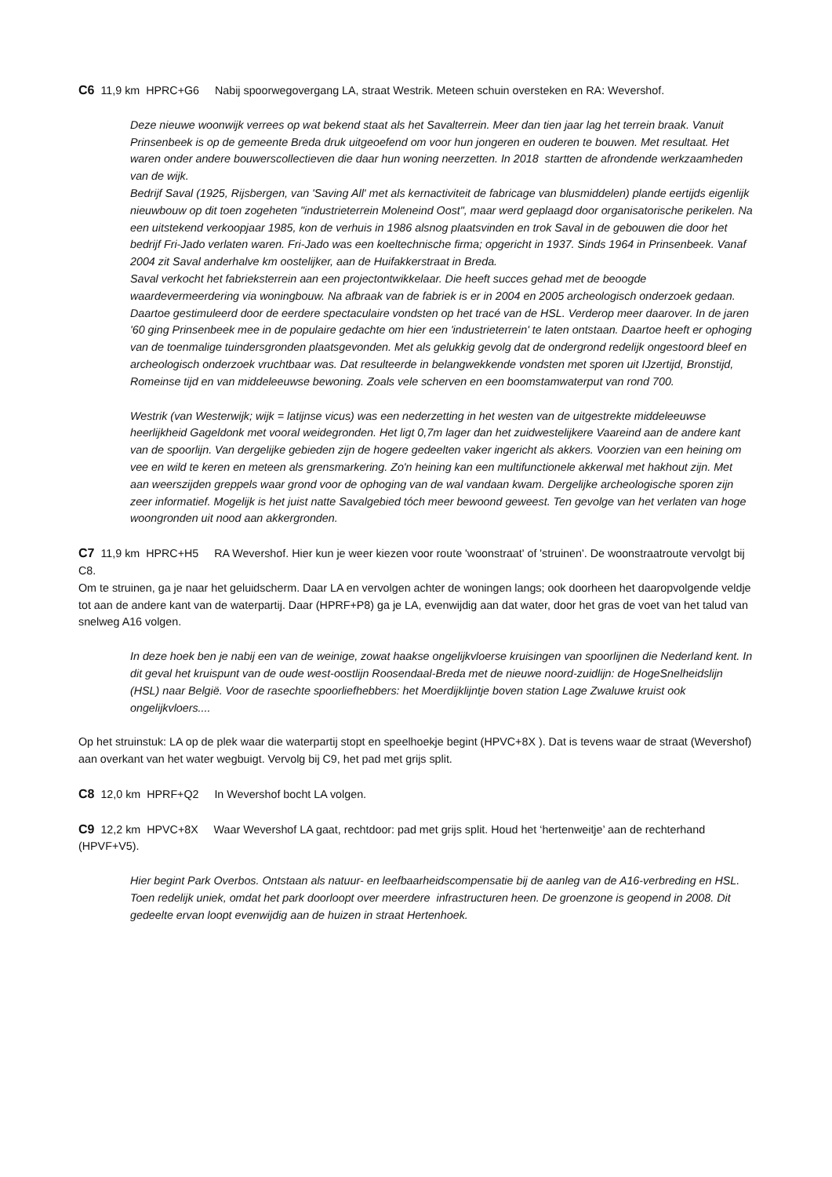C6 11,9 km HPRC+G6 Nabij spoorwegovergang LA, straat Westrik. Meteen schuin oversteken en RA: Wevershof.
Deze nieuwe woonwijk verrees op wat bekend staat als het Savalterrein. Meer dan tien jaar lag het terrein braak. Vanuit Prinsenbeek is op de gemeente Breda druk uitgeoefend om voor hun jongeren en ouderen te bouwen. Met resultaat. Het waren onder andere bouwerscollectieven die daar hun woning neerzetten. In 2018 startten de afrondende werkzaamheden van de wijk.
Bedrijf Saval (1925, Rijsbergen, van 'Saving All' met als kernactiviteit de fabricage van blusmiddelen) plande eertijds eigenlijk nieuwbouw op dit toen zogeheten "industrieterrein Moleneind Oost", maar werd geplaagd door organisatorische perikelen. Na een uitstekend verkoopjaar 1985, kon de verhuis in 1986 alsnog plaatsvinden en trok Saval in de gebouwen die door het bedrijf Fri-Jado verlaten waren. Fri-Jado was een koeltechnische firma; opgericht in 1937. Sinds 1964 in Prinsenbeek. Vanaf 2004 zit Saval anderhalve km oostelijker, aan de Huifakkerstraat in Breda.
Saval verkocht het fabrieksterrein aan een projectontwikkelaar. Die heeft succes gehad met de beoogde waardevermeerdering via woningbouw. Na afbraak van de fabriek is er in 2004 en 2005 archeologisch onderzoek gedaan. Daartoe gestimuleerd door de eerdere spectaculaire vondsten op het tracé van de HSL. Verderop meer daarover. In de jaren '60 ging Prinsenbeek mee in de populaire gedachte om hier een 'industrieterrein' te laten ontstaan. Daartoe heeft er ophoging van de toenmalige tuindersgronden plaatsgevonden. Met als gelukkig gevolg dat de ondergrond redelijk ongestoord bleef en archeologisch onderzoek vruchtbaar was. Dat resulteerde in belangwekkende vondsten met sporen uit IJzertijd, Bronstijd, Romeinse tijd en van middeleeuwse bewoning. Zoals vele scherven en een boomstamwaterput van rond 700.
Westrik (van Westerwijk; wijk = latijnse vicus) was een nederzetting in het westen van de uitgestrekte middeleeuwse heerlijkheid Gageldonk met vooral weidegronden. Het ligt 0,7m lager dan het zuidwestelijkere Vaareind aan de andere kant van de spoorlijn. Van dergelijke gebieden zijn de hogere gedeelten vaker ingericht als akkers. Voorzien van een heining om vee en wild te keren en meteen als grensmarkering. Zo'n heining kan een multifunctionele akkerwal met hakhout zijn. Met aan weerszijden greppels waar grond voor de ophoging van de wal vandaan kwam. Dergelijke archeologische sporen zijn zeer informatief. Mogelijk is het juist natte Savalgebied tóch meer bewoond geweest. Ten gevolge van het verlaten van hoge woongronden uit nood aan akkergronden.
C7 11,9 km HPRC+H5 RA Wevershof. Hier kun je weer kiezen voor route 'woonstraat' of 'struinen'. De woonstraatroute vervolgt bij C8.
Om te struinen, ga je naar het geluidscherm. Daar LA en vervolgen achter de woningen langs; ook doorheen het daaropvolgende veldje tot aan de andere kant van de waterpartij. Daar (HPRF+P8) ga je LA, evenwijdig aan dat water, door het gras de voet van het talud van snelweg A16 volgen.
In deze hoek ben je nabij een van de weinige, zowat haakse ongelijkvloerse kruisingen van spoorlijnen die Nederland kent. In dit geval het kruispunt van de oude west-oostlijn Roosendaal-Breda met de nieuwe noord-zuidlijn: de HogeSnelheidslijn (HSL) naar België. Voor de rasechte spoorliefhebbers: het Moerdijklijntje boven station Lage Zwaluwe kruist ook ongelijkvloers....
Op het struinstuk: LA op de plek waar die waterpartij stopt en speelhoekje begint (HPVC+8X ). Dat is tevens waar de straat (Wevershof) aan overkant van het water wegbuigt. Vervolg bij C9, het pad met grijs split.
C8 12,0 km HPRF+Q2 In Wevershof bocht LA volgen.
C9 12,2 km HPVC+8X Waar Wevershof LA gaat, rechtdoor: pad met grijs split. Houd het ‘hertenweitje’ aan de rechterhand (HPVF+V5).
Hier begint Park Overbos. Ontstaan als natuur- en leefbaarheidscompensatie bij de aanleg van de A16-verbreding en HSL. Toen redelijk uniek, omdat het park doorloopt over meerdere infrastructuren heen. De groenzone is geopend in 2008. Dit gedeelte ervan loopt evenwijdig aan de huizen in straat Hertenhoek.